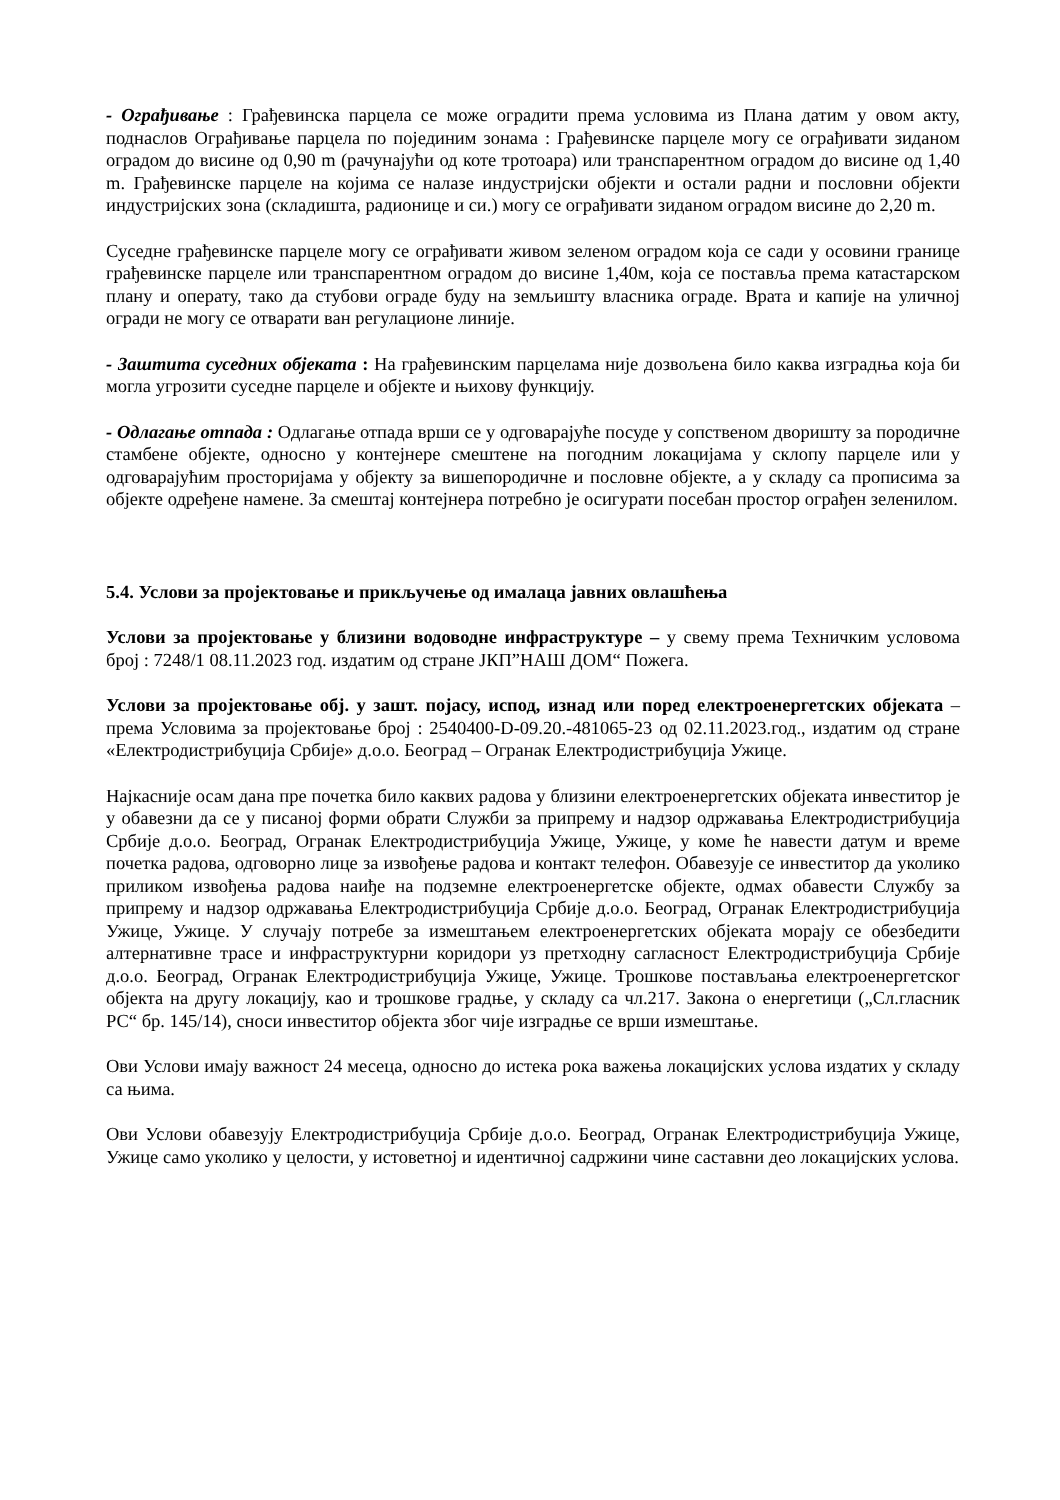- Ограђивање : Грађевинска парцела се може оградити према условима из Плана датим у овом акту, поднаслов Ограђивање парцела по појединим зонама : Грађевинске парцеле могу се ограђивати зиданом оградом до висине од 0,90 m (рачунајући од коте тротоара) или транспарентном оградом до висине од 1,40 m. Грађевинске парцеле на којима се налазе индустријски објекти и остали радни и пословни објекти индустријских зона (складишта, радионице и си.) могу се ограђивати зиданом оградом висине до 2,20 m.
Суседне грађевинске парцеле могу се ограђивати живом зеленом оградом која се сади у осовини границе грађевинске парцеле или транспарентном оградом до висине 1,40м, која се поставља према катастарском плану и операту, тако да стубови ограде буду на земљишту власника ограде. Врата и капије на уличној огради не могу се отварати ван регулационе линије.
- Заштита суседних објеката : На грађевинским парцелама није дозвољена било каква изградња која би могла угрозити суседне парцеле и објекте и њихову функцију.
- Одлагање отпада : Одлагање отпада врши се у одговарајуће посуде у сопственом дворишту за породичне стамбене објекте, односно у контејнере смештене на погодним локацијама у склопу парцеле или у одговарајућим просторијама у објекту за вишепородичне и пословне објекте, а у складу са прописима за објекте одређене намене. За смештај контејнера потребно је осигурати посебан простор ограђен зеленилом.
5.4. Услови за пројектовање и прикључење од ималаца јавних овлашћења
Услови за пројектовање у близини водоводне инфраструктуре – у свему према Техничким условома број : 7248/1 08.11.2023 год. издатим од стране ЈКП”НАШ ДОМ“ Пожега.
Услови за пројектовање обј. у зашт. појасу, испод, изнад или поред електроенергетских објеката – према Условима за пројектовање број : 2540400-D-09.20.-481065-23 од 02.11.2023.год., издатим од стране «Електродистрибуција Србије» д.о.о. Београд – Огранак Електродистрибуција Ужице.
Најкасније осам дана пре почетка било каквих радова у близини електроенергетских објеката инвеститор је у обавезни да се у писаној форми обрати Служби за припрему и надзор одржавања Електродистрибуција Србије д.о.о. Београд, Огранак Електродистрибуција Ужице, Ужице, у коме ће навести датум и време почетка радова, одговорно лице за извођење радова и контакт телефон. Обавезује се инвеститор да уколико приликом извођења радова наиђе на подземне електроенергетске објекте, одмах обавести Службу за припрему и надзор одржавања Електродистрибуција Србије д.о.о. Београд, Огранак Електродистрибуција Ужице, Ужице. У случају потребе за измештањем електроенергетских објеката морају се обезбедити алтернативне трасе и инфраструктурни коридори уз претходну сагласност Електродистрибуција Србије д.о.о. Београд, Огранак Електродистрибуција Ужице, Ужице. Трошкове постављања електроенергетског објекта на другу локацију, као и трошкове градње, у складу са чл.217. Закона о енергетици („Сл.гласник РС“ бр. 145/14), сноси инвеститор објекта због чије изградње се врши измештање.
Ови Услови имају важност 24 месеца, односно до истека рока важења локацијских услова издатих у складу са њима.
Ови Услови обавезују Електродистрибуција Србије д.о.о. Београд, Огранак Електродистрибуција Ужице, Ужице само уколико у целости, у истоветној и идентичној садржини чине саставни део локацијских услова.